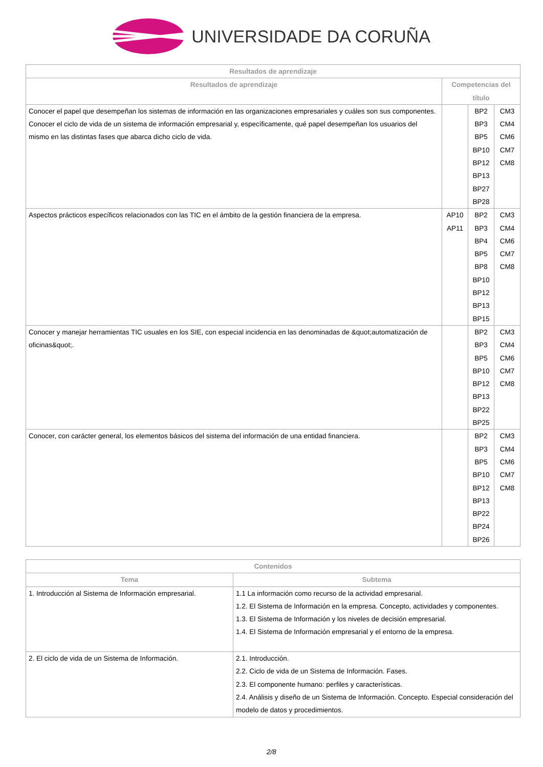UNIVERSIDADE DA CORUÑA
| Resultados de aprendizaje | | | |
| --- | --- | --- | --- |
| Resultados de aprendizaje | Competencias del título | | |
| Conocer el papel que desempeñan los sistemas de información en las organizaciones empresariales y cuáles son sus componentes. Conocer el ciclo de vida de un sistema de información empresarial y, específicamente, qué papel desempeñan los usuarios del mismo en las distintas fases que abarca dicho ciclo de vida. | | BP2 BP3 BP5 BP10 BP12 BP13 BP27 BP28 | CM3 CM4 CM6 CM7 CM8 |
| Aspectos prácticos específicos relacionados con las TIC en el ámbito de la gestión financiera de la empresa. | AP10 AP11 | BP2 BP3 BP4 BP5 BP8 BP10 BP12 BP13 BP15 | CM3 CM4 CM6 CM7 CM8 |
| Conocer y manejar herramientas TIC usuales en los SIE, con especial incidencia en las denominadas de &quot;automatización de oficinas&quot;. | | BP2 BP3 BP5 BP10 BP12 BP13 BP22 BP25 | CM3 CM4 CM6 CM7 CM8 |
| Conocer, con carácter general, los elementos básicos del sistema del información de una entidad financiera. | | BP2 BP3 BP5 BP10 BP12 BP13 BP22 BP24 BP26 | CM3 CM4 CM6 CM7 CM8 |
| Contenidos | |
| --- | --- |
| Tema | Subtema |
| 1. Introducción al Sistema de Información empresarial. | 1.1 La información como recurso de la actividad empresarial. 1.2. El Sistema de Información en la empresa. Concepto, actividades y componentes. 1.3. El Sistema de Información y los niveles de decisión empresarial. 1.4. El Sistema de Información empresarial y el entorno de la empresa. |
| 2. El ciclo de vida de un Sistema de Información. | 2.1. Introducción. 2.2. Ciclo de vida de un Sistema de Información. Fases. 2.3. El componente humano: perfiles y características. 2.4. Análisis y diseño de un Sistema de Información. Concepto. Especial consideración del modelo de datos y procedimientos. |
2/8